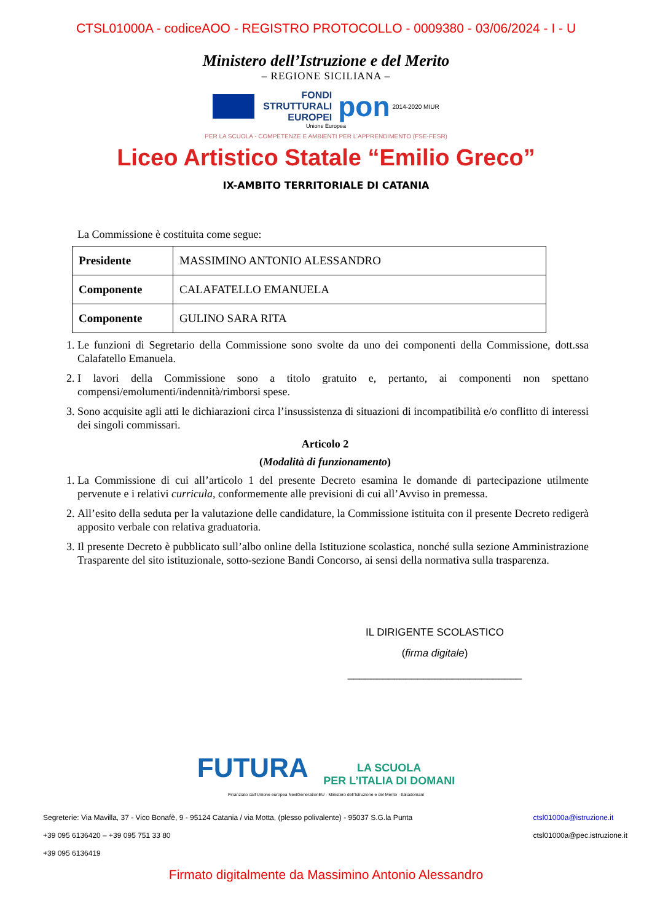CTSL01000A - codiceAOO - REGISTRO PROTOCOLLO - 0009380 - 03/06/2024 - I - U
Ministero dell’Istruzione e del Merito
– REGIONE SICILIANA –
FONDI
STRUTTURALI
EUROPEI pon 2014-2020 MIUR
Unione Europea
PER LA SCUOLA - COMPETENZE E AMBIENTI PER L’APPRENDIMENTO (FSE-FESR)
Liceo Artistico Statale “Emilio Greco”
IX-AMBITO TERRITORIALE DI CATANIA
La Commissione è costituita come segue:
| Presidente | MASSIMINO ANTONIO ALESSANDRO |
| Componente | CALAFATELLO EMANUELA |
| Componente | GULINO SARA RITA |
1. Le funzioni di Segretario della Commissione sono svolte da uno dei componenti della Commissione, dott.ssa Calafatello Emanuela.
2. I lavori della Commissione sono a titolo gratuito e, pertanto, ai componenti non spettano compensi/emolumenti/indennità/rimborsi spese.
3. Sono acquisite agli atti le dichiarazioni circa l’insussistenza di situazioni di incompatibilità e/o conflitto di interessi dei singoli commissari.
Articolo 2
(Modalità di funzionamento)
1. La Commissione di cui all’articolo 1 del presente Decreto esamina le domande di partecipazione utilmente pervenute e i relativi curricula, conformemente alle previsioni di cui all’Avviso in premessa.
2. All’esito della seduta per la valutazione delle candidature, la Commissione istituita con il presente Decreto redigerà apposito verbale con relativa graduatoria.
3. Il presente Decreto è pubblicato sull’albo online della Istituzione scolastica, nonché sulla sezione Amministrazione Trasparente del sito istituzionale, sotto-sezione Bandi Concorso, ai sensi della normativa sulla trasparenza.
IL DIRIGENTE SCOLASTICO
(firma digitale)
______________________________
FUTURA LA SCUOLA
PER L’ITALIA DI DOMANI
Finanziato dall’Unione europea NextGenerationEU · Ministero dell’Istruzione e del Merito · Italiadomani
Segreterie: Via Mavilla, 37 - Vico Bonafè, 9 - 95124 Catania / via Motta, (plesso polivalente) - 95037 S.G.la Punta
+39 095 6136420 – +39 095 751 33 80
+39 095 6136419
ctsl01000a@istruzione.it
ctsl01000a@pec.istruzione.it
Firmato digitalmente da Massimino Antonio Alessandro